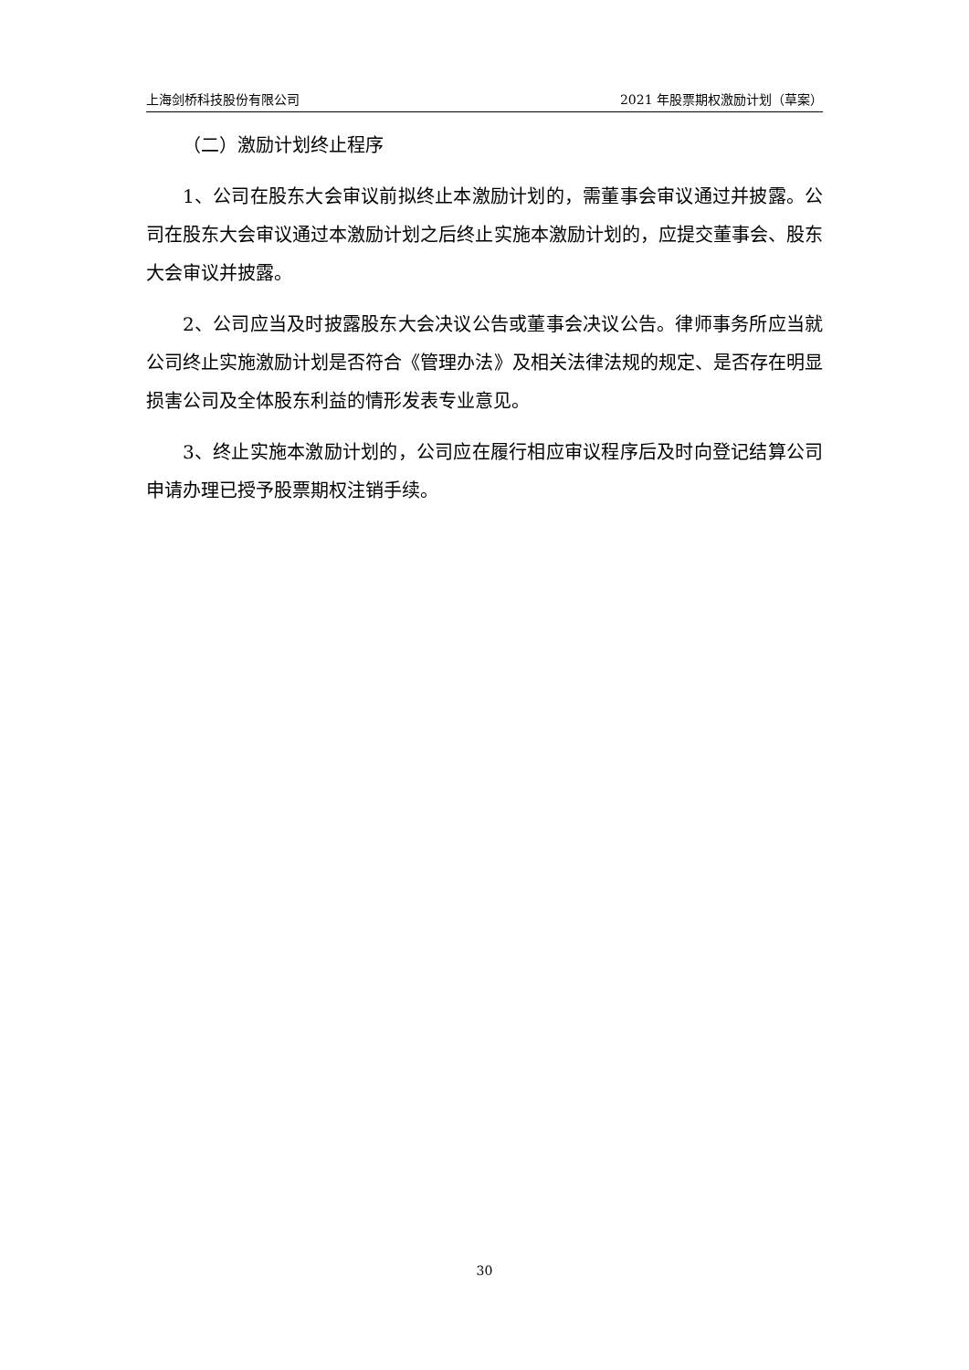上海剑桥科技股份有限公司 2021 年股票期权激励计划（草案）
（二）激励计划终止程序
1、公司在股东大会审议前拟终止本激励计划的，需董事会审议通过并披露。公司在股东大会审议通过本激励计划之后终止实施本激励计划的，应提交董事会、股东大会审议并披露。
2、公司应当及时披露股东大会决议公告或董事会决议公告。律师事务所应当就公司终止实施激励计划是否符合《管理办法》及相关法律法规的规定、是否存在明显损害公司及全体股东利益的情形发表专业意见。
3、终止实施本激励计划的，公司应在履行相应审议程序后及时向登记结算公司申请办理已授予股票期权注销手续。
30